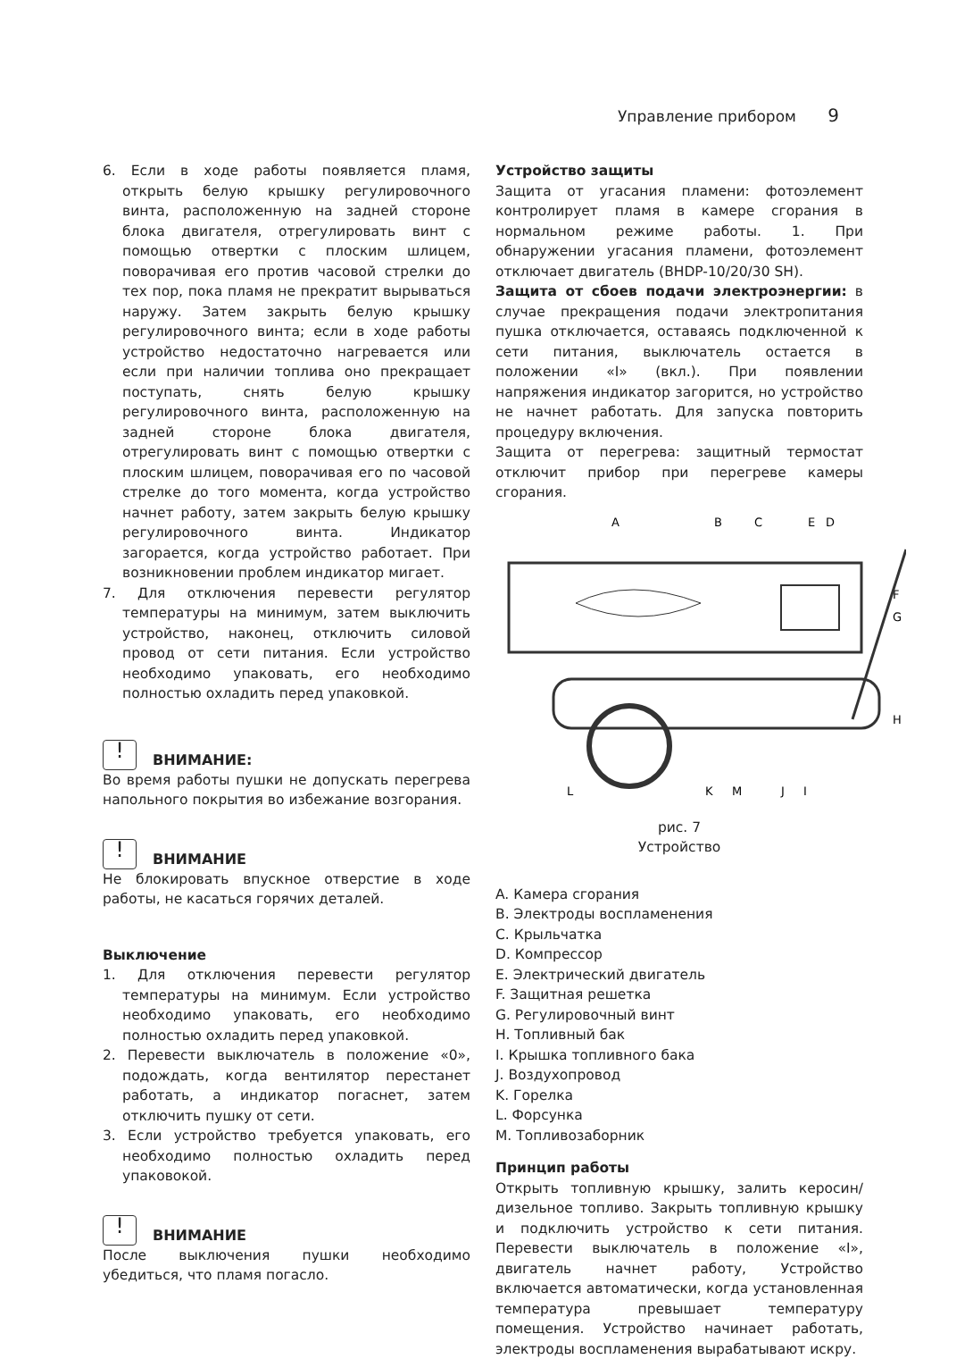Управление прибором 9
6. Если в ходе работы появляется пламя, открыть белую крышку регулировочного винта, расположенную на задней стороне блока двигателя, отрегулировать винт с помощью отвертки с плоским шлицем, поворачивая его против часовой стрелки до тех пор, пока пламя не прекратит вырываться наружу. Затем закрыть белую крышку регулировочного винта; если в ходе работы устройство недостаточно нагревается или если при наличии топлива оно прекращает поступать, снять белую крышку регулировочного винта, расположенную на задней стороне блока двигателя, отрегулировать винт с помощью отвертки с плоским шлицем, поворачивая его по часовой стрелке до того момента, когда устройство начнет работу, затем закрыть белую крышку регулировочного винта. Индикатор загорается, когда устройство работает. При возникновении проблем индикатор мигает.
7. Для отключения перевести регулятор температуры на минимум, затем выключить устройство, наконец, отключить силовой провод от сети питания. Если устройство необходимо упаковать, его необходимо полностью охладить перед упаковкой.
! ВНИМАНИЕ:
Во время работы пушки не допускать перегрева напольного покрытия во избежание возгорания.
! ВНИМАНИЕ
Не блокировать впускное отверстие в ходе работы, не касаться горячих деталей.
Выключение
1. Для отключения перевести регулятор температуры на минимум. Если устройство необходимо упаковать, его необходимо полностью охладить перед упаковкой.
2. Перевести выключатель в положение «0», подождать, когда вентилятор перестанет работать, а индикатор погаснет, затем отключить пушку от сети.
3. Если устройство требуется упаковать, его необходимо полностью охладить перед упаковокой.
! ВНИМАНИЕ
После выключения пушки необходимо убедиться, что пламя погасло.
Устройство защиты
Защита от угасания пламени: фотоэлемент контролирует пламя в камере сгорания в нормальном режиме работы. 1. При обнаружении угасания пламени, фотоэлемент отключает двигатель (BHDP-10/20/30 SH).
Защита от сбоев подачи электроэнергии: в случае прекращения подачи электропитания пушка отключается, оставаясь подключенной к сети питания, выключатель остается в положении «I» (вкл.). При появлении напряжения индикатор загорится, но устройство не начнет работать. Для запуска повторить процедуру включения.
Защита от перегрева: защитный термостат отключит прибор при перегреве камеры сгорания.
A
B
C
E
D
F
G
H
L
K
M
J
I
рис. 7
Устройство
A. Камера сгорания
B. Электроды воспламенения
C. Крыльчатка
D. Компрессор
E. Электрический двигатель
F. Защитная решетка
G. Регулировочный винт
H. Топливный бак
I. Крышка топливного бака
J. Воздухопровод
K. Горелка
L. Форсунка
M. Топливозаборник
Принцип работы
Открыть топливную крышку, залить керосин/ дизельное топливо. Закрыть топливную крышку и подключить устройство к сети питания. Перевести выключатель в положение «I», двигатель начнет работу, Устройство включается автоматически, когда установленная температура превышает температуру помещения. Устройство начинает работать, электроды воспламенения вырабатывают искру.